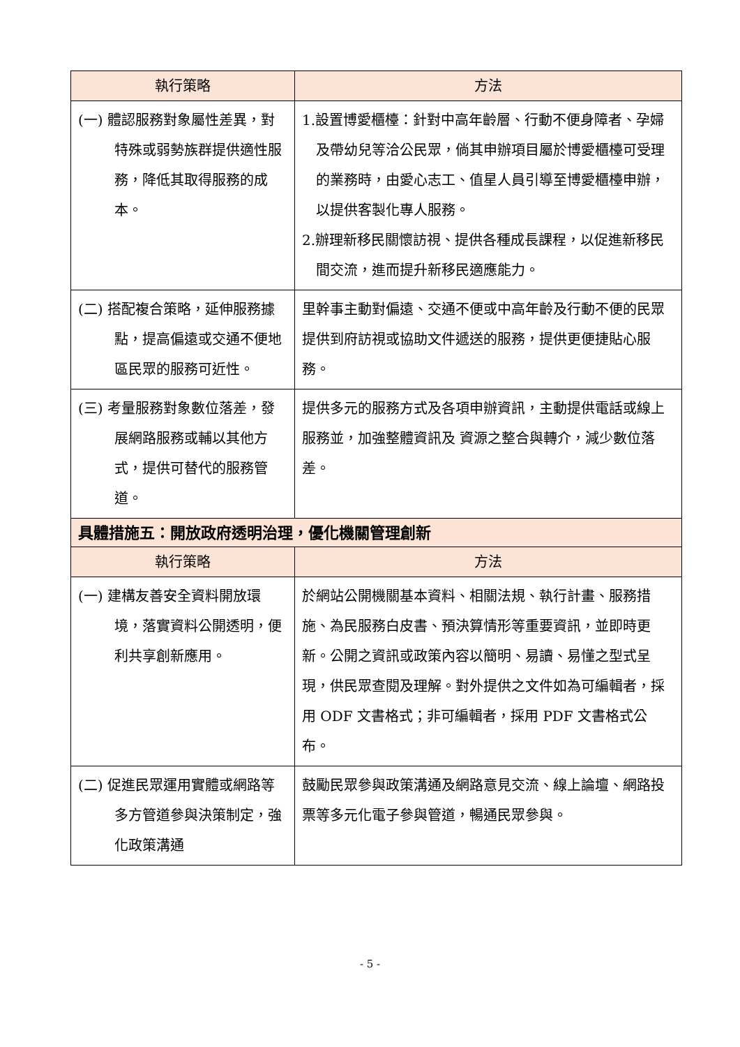| 執行策略 | 方法 |
| --- | --- |
| (一) 體認服務對象屬性差異，對特殊或弱勢族群提供適性服務，降低其取得服務的成本。 | 1.設置博愛櫃檯：針對中高年齡層、行動不便身障者、孕婦及帶幼兒等洽公民眾，倘其申辦項目屬於博愛櫃檯可受理的業務時，由愛心志工、值星人員引導至博愛櫃檯申辦，以提供客製化專人服務。 2.辦理新移民關懷訪視、提供各種成長課程，以促進新移民間交流，進而提升新移民適應能力。 |
| (二) 搭配複合策略，延伸服務據點，提高偏遠或交通不便地區民眾的服務可近性。 | 里幹事主動對偏遠、交通不便或中高年齡及行動不便的民眾提供到府訪視或協助文件遞送的服務，提供更便捷貼心服務。 |
| (三) 考量服務對象數位落差，發展網路服務或輔以其他方式，提供可替代的服務管道。 | 提供多元的服務方式及各項申辦資訊，主動提供電話或線上服務並，加強整體資訊及 資源之整合與轉介，減少數位落差。 |
| 具體措施五：開放政府透明治理，優化機關管理創新 | |
| 執行策略 | 方法 |
| (一) 建構友善安全資料開放環境，落實資料公開透明，便利共享創新應用。 | 於網站公開機關基本資料、相關法規、執行計畫、服務措施、為民服務白皮書、預決算情形等重要資訊，並即時更新。公開之資訊或政策內容以簡明、易讀、易懂之型式呈現，供民眾查閱及理解。對外提供之文件如為可編輯者，採用 ODF 文書格式；非可編輯者，採用 PDF 文書格式公布。 |
| (二) 促進民眾運用實體或網路等多方管道參與決策制定，強化政策溝通 | 鼓勵民眾參與政策溝通及網路意見交流、線上論壇、網路投票等多元化電子參與管道，暢通民眾參與。 |
- 5 -